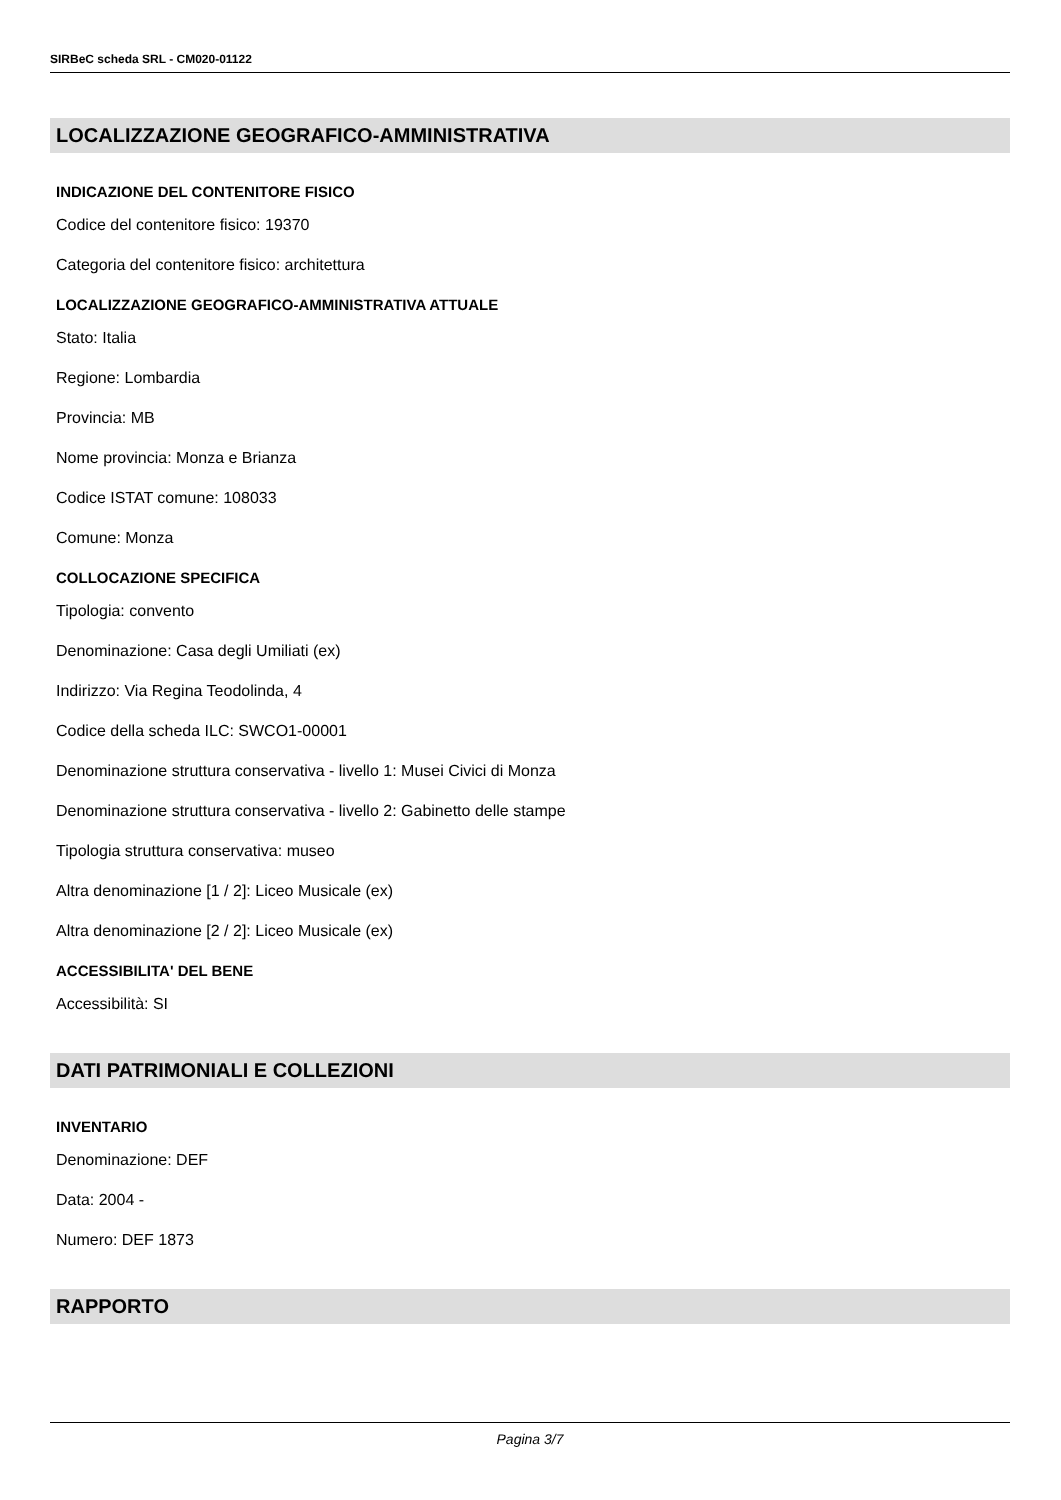SIRBeC scheda SRL - CM020-01122
LOCALIZZAZIONE GEOGRAFICO-AMMINISTRATIVA
INDICAZIONE DEL CONTENITORE FISICO
Codice del contenitore fisico: 19370
Categoria del contenitore fisico: architettura
LOCALIZZAZIONE GEOGRAFICO-AMMINISTRATIVA ATTUALE
Stato: Italia
Regione: Lombardia
Provincia: MB
Nome provincia: Monza e Brianza
Codice ISTAT comune: 108033
Comune: Monza
COLLOCAZIONE SPECIFICA
Tipologia: convento
Denominazione: Casa degli Umiliati (ex)
Indirizzo: Via Regina Teodolinda, 4
Codice della scheda ILC: SWCO1-00001
Denominazione struttura conservativa - livello 1: Musei Civici di Monza
Denominazione struttura conservativa - livello 2: Gabinetto delle stampe
Tipologia struttura conservativa: museo
Altra denominazione [1 / 2]: Liceo Musicale (ex)
Altra denominazione [2 / 2]: Liceo Musicale (ex)
ACCESSIBILITA' DEL BENE
Accessibilità: SI
DATI PATRIMONIALI E COLLEZIONI
INVENTARIO
Denominazione: DEF
Data: 2004 -
Numero: DEF 1873
RAPPORTO
Pagina 3/7